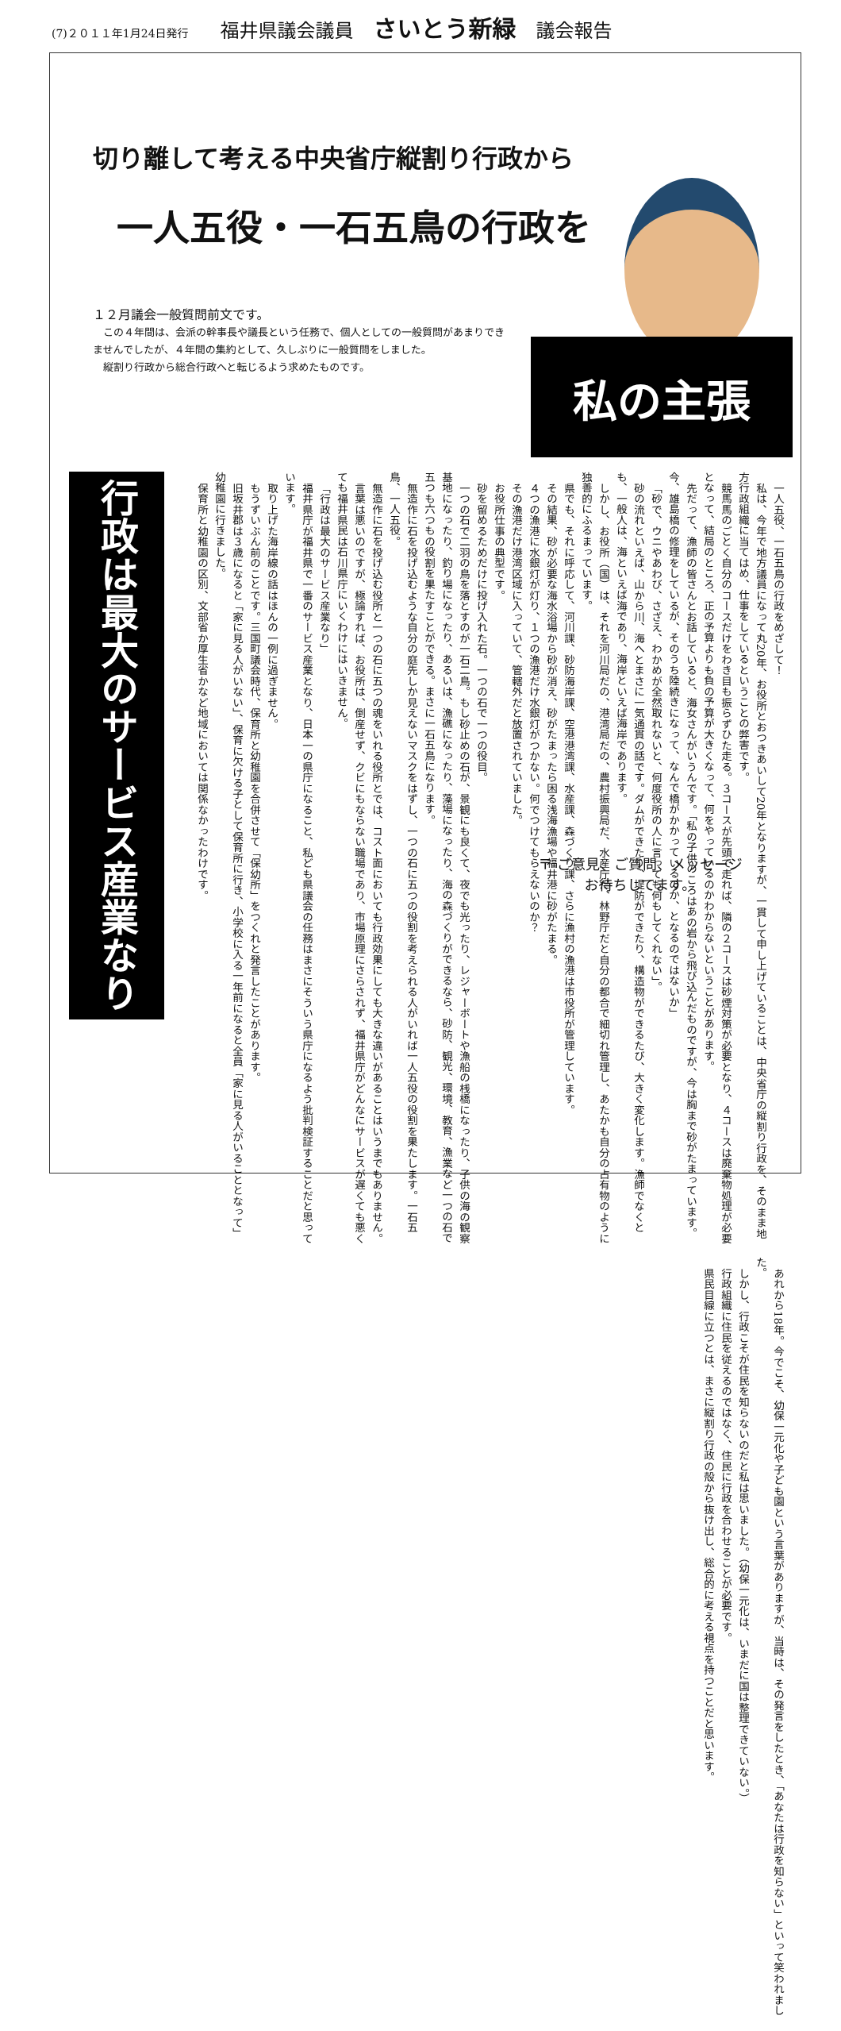(7)２０１１年1月24日発行 福井県議会議員 さいとう新緑 議会報告
切り離して考える中央省庁縦割り行政から
一人五役・一石五鳥の行政を
私の主張
１２月議会一般質問前文です。
この４年間は、会派の幹事長や議長という任務で、個人としての一般質問があまりできませんでしたが、４年間の集約として、久しぶりに一般質問をしました。
縦割り行政から総合行政へと転じるよう求めたものです。
行政は最大のサービス産業なり
一人五役、一石五鳥の行政をめざして！
私は、今年で地方議員になって丸20年、お役所とおつきあいして20年となりますが、一貫して申し上げていることは、中央省庁の縦割り行政を、そのまま地方行政組織に当てはめ、仕事をしているということの弊害です。
競馬馬のごとく自分のコースだけをわき目も振らずひた走る。３コースが先頭で走れば、隣の２コースは砂煙対策が必要となり、４コースは廃棄物処理が必要となって、結局のところ、正の予算よりも負の予算が大きくなって、何をやっているのかわからないということがあります。
先だって、漁師の皆さんとお話していると、海女さんがいうんです。「私の子供のころはあの岩から飛び込んだものですが、今は胸まで砂がたまっています。今、雄島橋の修理をしているが、そのうち陸続きになって、なんで橋がかかっているのか、となるのではないか」
「砂で、ウニやあわび、さざえ、わかめが全然取れないと、何度役所の人に言っても何もしてくれない」。
砂の流れといえば、山から川、海へとまさに一気通貫の話です。ダムができたり、堤防ができたり、構造物ができるたび、大きく変化します。漁師でなくとも、一般人は、海といえば海であり、海岸といえば海岸であります。
しかし、お役所（国）は、それを河川局だの、港湾局だの、農村振興局だ、水産庁だ、林野庁だと自分の都合で細切れ管理し、あたかも自分の占有物のように独善的にふるまっています。
県でも、それに呼応して、河川課、砂防海岸課、空港港湾課、水産課、森づくり課、さらに漁村の漁港は市役所が管理しています。
その結果、砂が必要な海水浴場から砂が消え、砂がたまったら困る浅海漁場や福井港に砂がたまる。
４つの漁港に水銀灯が灯り、１つの漁港だけ水銀灯がつかない。何でつけてもらえないのか？
その漁港だけ港湾区域に入っていて、管轄外だと放置されていました。
お役所仕事の典型です。
砂を留めるためだけに投げ入れた石。一つの石で一つの役目。
一つの石で二羽の鳥を落とすのが一石二鳥。もし砂止めの石が、景観にも良くて、夜でも光ったり、レジャーボートや漁船の桟橋になったり、子供の海の観察基地になったり、釣り場になったり、あるいは、漁礁になったり、藻場になったり、海の森づくりができるなら、砂防、観光、環境、教育、漁業など一つの石で五つも六つもの役割を果たすことができる。まさに一石五鳥になります。
無造作に石を投げ込むような自分の庭先しか見えないマスクをはずし、一つの石に五つの役割を考えられる人がいれば一人五役の役割を果たします。一石五鳥、一人五役。
無造作に石を投げ込む役所と一つの石に五つの魂をいれる役所とでは、コスト面においても行政効果にしても大きな違いがあることはいうまでもありません。
言葉は悪いのですが、極論すれば、お役所は、倒産せず、クビにもならない職場であり、市場原理にさらされず、福井県庁がどんなにサービスが遅くても悪くても福井県民は石川県庁にいくわけにはいきません。
「行政は最大のサービス産業なり」
福井県庁が福井県で一番のサービス産業となり、日本一の県庁になること、私ども県議会の任務はまさにそういう県庁になるよう批判検証することだと思っています。
取り上げた海岸線の話はほんの一例に過ぎません。
もうずいぶん前のことです。三国町議会時代、保育所と幼稚園を合併させて「保幼所」をつくれと発言したことがあります。
旧坂井郡は３歳になると「家に見る人がいない」、保育に欠ける子として保育所に行き、小学校に入る一年前になると全員「家に見る人がいることとなって」幼稚園に行きました。
保育所と幼稚園の区別、文部省か厚生省かなど地域においては関係なかったわけです。
あれから18年。今でこそ、幼保一元化や子ども園という言葉がありますが、当時は、その発言をしたとき、「あなたは行政を知らない」といって笑われました。
しかし、行政こそが住民を知らないのだと私は思いました。（幼保一元化は、いまだに国は整理できていない。）
行政組織に住民を従えるのではなく、住民に行政を合わせることが必要です。
県民目線に立つとは、まさに縦割り行政の殻から抜け出し、総合的に考える視点を持つことだと思います。
〒 ご意見、ご質問、メッセージ
お待ちしてます。